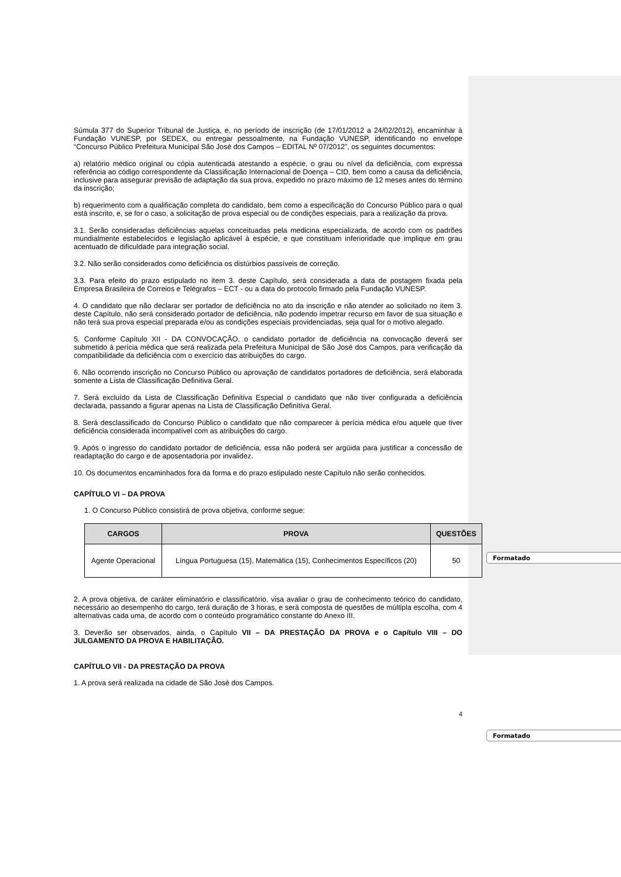Formatado
Formatado
Súmula 377 do Superior Tribunal de Justiça, e, no período de inscrição (de 17/01/2012 a 24/02/2012), encaminhar à Fundação VUNESP, por SEDEX, ou entregar pessoalmente, na Fundação VUNESP, identificando no envelope “Concurso Público Prefeitura Municipal São José dos Campos – EDITAL Nº 07/2012”, os seguintes documentos:
a) relatório médico original ou cópia autenticada atestando a espécie, o grau ou nível da deficiência, com expressa referência ao código correspondente da Classificação Internacional de Doença – CID, bem como a causa da deficiência, inclusive para assegurar previsão de adaptação da sua prova, expedido no prazo máximo de 12 meses antes do término da inscrição;
b) requerimento com a qualificação completa do candidato, bem como a especificação do Concurso Público para o qual está inscrito, e, se for o caso, a solicitação de prova especial ou de condições especiais, para a realização da prova.
3.1. Serão consideradas deficiências aquelas conceituadas pela medicina especializada, de acordo com os padrões mundialmente estabelecidos e legislação aplicável à espécie, e que constituam inferioridade que implique em grau acentuado de dificuldade para integração social.
3.2. Não serão considerados como deficiência os distúrbios passíveis de correção.
3.3. Para efeito do prazo estipulado no item 3. deste Capítulo, será considerada a data de postagem fixada pela Empresa Brasileira de Correios e Telégrafos – ECT - ou a data do protocolo firmado pela Fundação VUNESP.
4. O candidato que não declarar ser portador de deficiência no ato da inscrição e não atender ao solicitado no item 3. deste Capítulo, não será considerado portador de deficiência, não podendo impetrar recurso em favor de sua situação e não terá sua prova especial preparada e/ou as condições especiais providenciadas, seja qual for o motivo alegado.
5. Conforme Capítulo XII - DA CONVOCAÇÃO, o candidato portador de deficiência na convocação deverá ser submetido à perícia médica que será realizada pela Prefeitura Municipal de São José dos Campos, para verificação da compatibilidade da deficiência com o exercício das atribuições do cargo.
6. Não ocorrendo inscrição no Concurso Público ou aprovação de candidatos portadores de deficiência, será elaborada somente a Lista de Classificação Definitiva Geral.
7. Será excluído da Lista de Classificação Definitiva Especial o candidato que não tiver configurada a deficiência declarada, passando a figurar apenas na Lista de Classificação Definitiva Geral.
8. Será desclassificado do Concurso Público o candidato que não comparecer à perícia médica e/ou aquele que tiver deficiência considerada incompatível com as atribuições do cargo.
9. Após o ingresso do candidato portador de deficiência, essa não poderá ser argüida para justificar a concessão de readaptação do cargo e de aposentadoria por invalidez.
10. Os documentos encaminhados fora da forma e do prazo estipulado neste Capítulo não serão conhecidos.
CAPÍTULO VI – DA PROVA
1. O Concurso Público consistirá de prova objetiva, conforme segue:
| CARGOS | PROVA | QUESTÕES |
| --- | --- | --- |
| Agente Operacional | Língua Portuguesa (15), Matemática (15), Conhecimentos Específicos (20) | 50 |
2. A prova objetiva, de caráter eliminatório e classificatório, visa avaliar o grau de conhecimento teórico do candidato, necessário ao desempenho do cargo, terá duração de 3 horas, e será composta de questões de múltipla escolha, com 4 alternativas cada uma, de acordo com o conteúdo programático constante do Anexo III.
3. Deverão ser observados, ainda, o Capítulo VII – DA PRESTAÇÃO DA PROVA e o Capítulo VIII – DO JULGAMENTO DA PROVA E HABILITAÇÃO.
CAPÍTULO VII - DA PRESTAÇÃO DA PROVA
1. A prova será realizada na cidade de São José dos Campos.
4